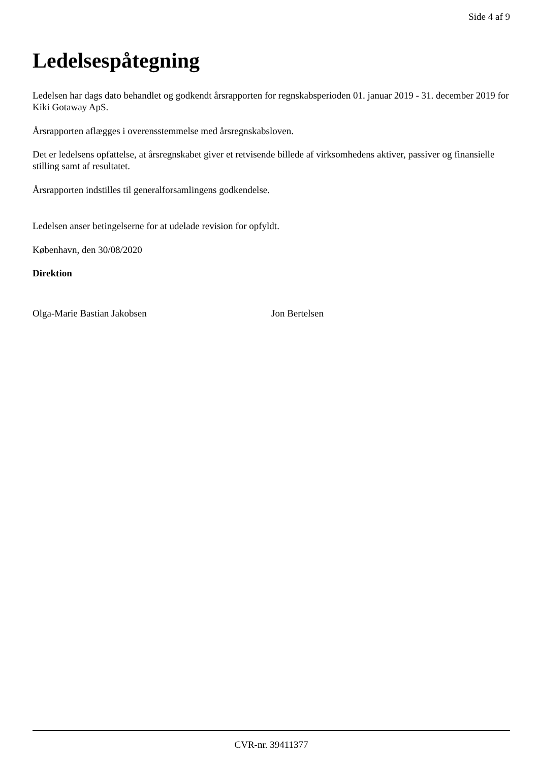Side 4 af 9
Ledelsespåtegning
Ledelsen har dags dato behandlet og godkendt årsrapporten for regnskabsperioden 01. januar 2019 - 31. december 2019 for Kiki Gotaway ApS.
Årsrapporten aflægges i overensstemmelse med årsregnskabsloven.
Det er ledelsens opfattelse, at årsregnskabet giver et retvisende billede af virksomhedens aktiver, passiver og finansielle stilling samt af resultatet.
Årsrapporten indstilles til generalforsamlingens godkendelse.
Ledelsen anser betingelserne for at udelade revision for opfyldt.
København, den 30/08/2020
Direktion
Olga-Marie Bastian Jakobsen Jon Bertelsen
CVR-nr. 39411377